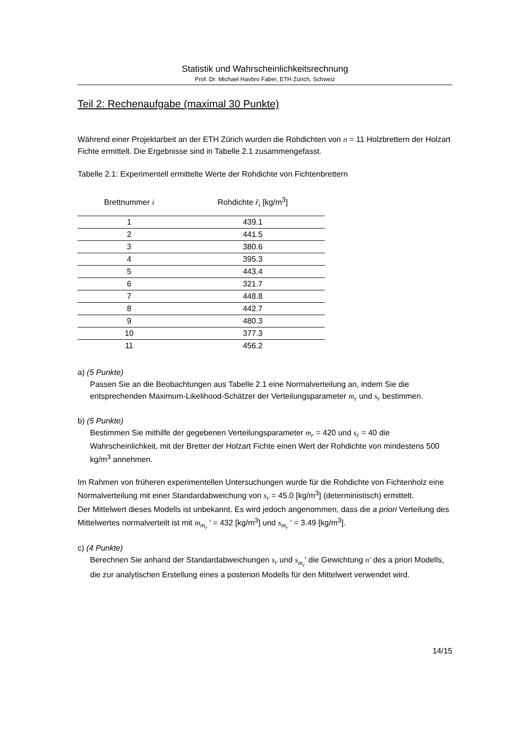Statistik und Wahrscheinlichkeitsrechnung
Prof. Dr. Michael Havbro Faber, ETH Zürich, Schweiz
Teil 2: Rechenaufgabe (maximal 30 Punkte)
Während einer Projektarbeit an der ETH Zürich wurden die Rohdichten von n = 11 Holzbrettern der Holzart Fichte ermittelt. Die Ergebnisse sind in Tabelle 2.1 zusammengefasst.
Tabelle 2.1: Experimentell ermittelte Werte der Rohdichte von Fichtenbrettern
| Brettnummer i | Rohdichte r̂<sub>i</sub> [kg/m<sup>3</sup>] |
| --- | --- |
| 1 | 439.1 |
| 2 | 441.5 |
| 3 | 380.6 |
| 4 | 395.3 |
| 5 | 443.4 |
| 6 | 321.7 |
| 7 | 448.8 |
| 8 | 442.7 |
| 9 | 480.3 |
| 10 | 377.3 |
| 11 | 456.2 |
a) (5 Punkte)
Passen Sie an die Beobachtungen aus Tabelle 2.1 eine Normalverteilung an, indem Sie die entsprechenden Maximum-Likelihood-Schätzer der Verteilungsparameter m<sub>r</sub> und s<sub>r</sub> bestimmen.
b) (5 Punkte)
Bestimmen Sie mithilfe der gegebenen Verteilungsparameter m<sub>r</sub> = 420 und s<sub>r</sub> = 40 die Wahrscheinlichkeit, mit der Bretter der Holzart Fichte einen Wert der Rohdichte von mindestens 500 kg/m<sup>3</sup> annehmen.
Im Rahmen von früheren experimentellen Untersuchungen wurde für die Rohdichte von Fichtenholz eine Normalverteilung mit einer Standardabweichung von s<sub>r</sub> = 45.0 [kg/m<sup>3</sup>] (deterministisch) ermittelt.
Der Mittelwert dieses Modells ist unbekannt. Es wird jedoch angenommen, dass die a priori Verteilung des Mittelwertes normalverteilt ist mit m<sub>m<sub>r</sub></sub> ′ = 432 [kg/m<sup>3</sup>] und s<sub>m<sub>r</sub></sub> ′ = 3.49 [kg/m<sup>3</sup>].
c) (4 Punkte)
Berechnen Sie anhand der Standardabweichungen s<sub>r</sub> und s<sub>m<sub>r</sub></sub>′ die Gewichtung n′ des a priori Modells, die zur analytischen Erstellung eines a posteriori Modells für den Mittelwert verwendet wird.
14/15